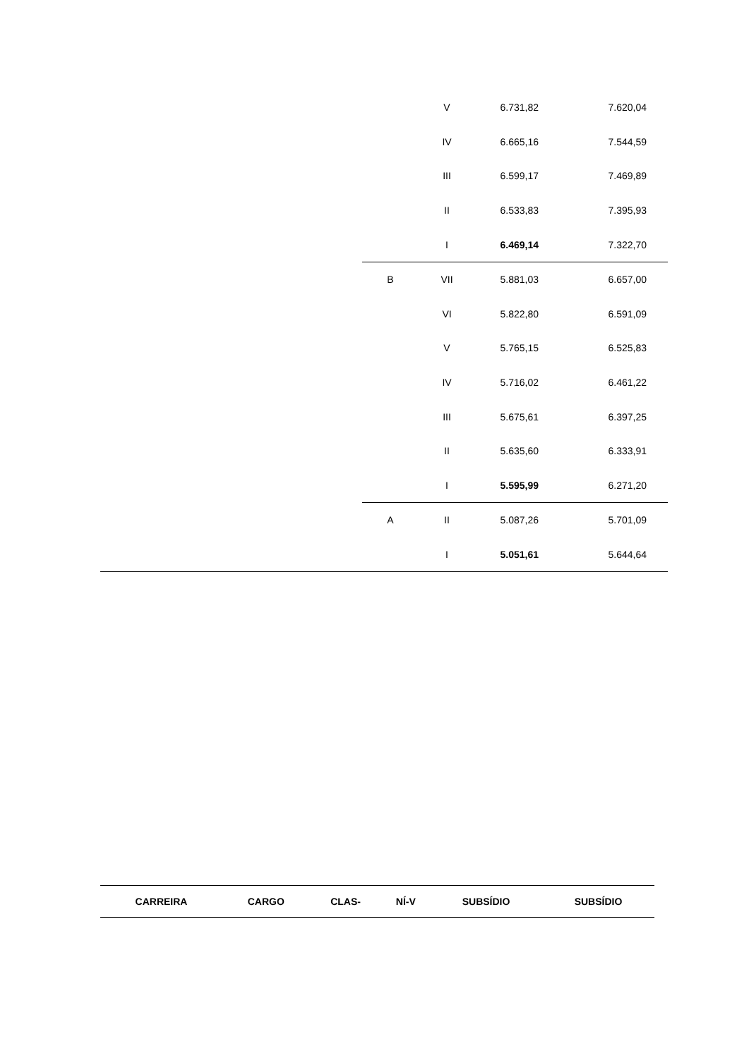| | | V | 6.731,82 | 7.620,04 |
| | | IV | 6.665,16 | 7.544,59 |
| | | III | 6.599,17 | 7.469,89 |
| | | II | 6.533,83 | 7.395,93 |
| | | I | 6.469,14 | 7.322,70 |
| | B | VII | 5.881,03 | 6.657,00 |
| | | VI | 5.822,80 | 6.591,09 |
| | | V | 5.765,15 | 6.525,83 |
| | | IV | 5.716,02 | 6.461,22 |
| | | III | 5.675,61 | 6.397,25 |
| | | II | 5.635,60 | 6.333,91 |
| | | I | 5.595,99 | 6.271,20 |
| | A | II | 5.087,26 | 5.701,09 |
| | | I | 5.051,61 | 5.644,64 |
| CARREIRA | CARGO | CLAS- | NÍ-V | SUBSÍDIO | SUBSÍDIO |
| --- | --- | --- | --- | --- | --- |